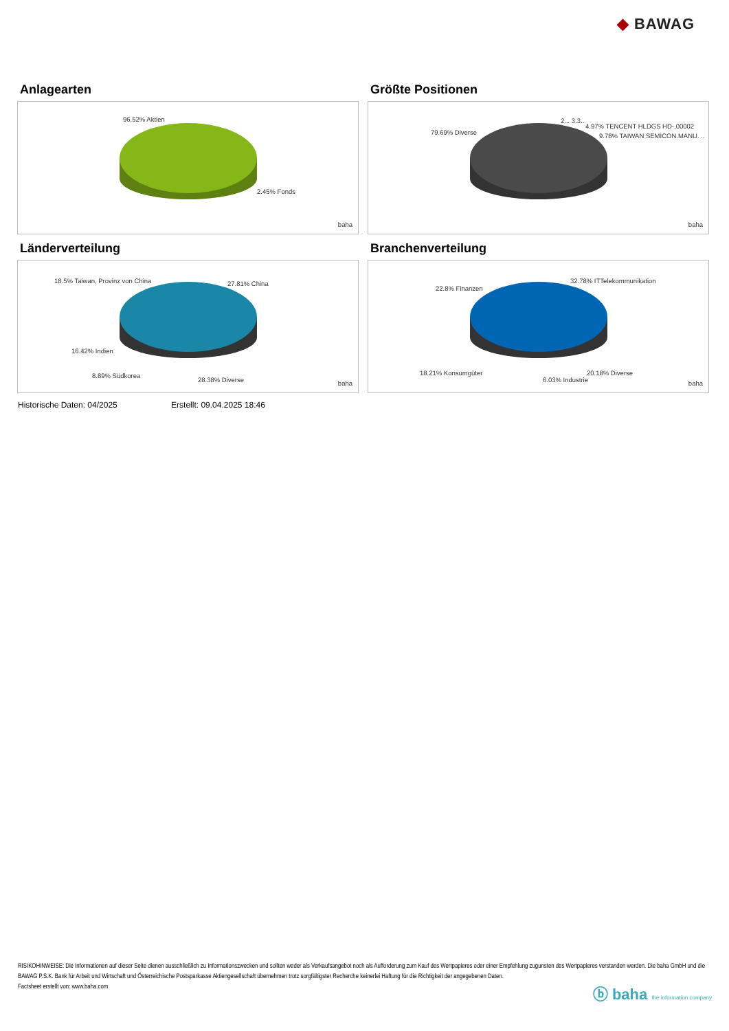◆ BAWAG
Anlagearten
96.52% Aktien
2.45% Fonds
baha
Größte Positionen
79.69% Diverse
2... 3.3..
4.97% TENCENT HLDGS HD-,00002
9.78% TAIWAN SEMICON.MANU. ..
baha
Länderverteilung
18.5% Taiwan, Provinz von China 27.81% China
16.42% Indien
8.89% Südkorea
28.38% Diverse baha
Branchenverteilung
22.8% Finanzen
32.78% ITTelekommunikation
18.21% Konsumgüter 20.18% Diverse
6.03% Industrie baha
Historische Daten: 04/2025 Erstellt: 09.04.2025 18:46
RISIKOHINWEISE: Die Informationen auf dieser Seite dienen ausschließlich zu Informationszwecken und sollten weder als Verkaufsangebot noch als Aufforderung zum Kauf des Wertpapieres oder einer Empfehlung zugunsten des Wertpapieres verstanden werden. Die baha GmbH und die BAWAG P.S.K. Bank für Arbeit und Wirtschaft und Österreichische Postsparkasse Aktiengesellschaft übernehmen trotz sorgfältigster Recherche keinerlei Haftung für die Richtigkeit der angegebenen Daten.
Factsheet erstellt von: www.baha.com
ⓑ baha the information company